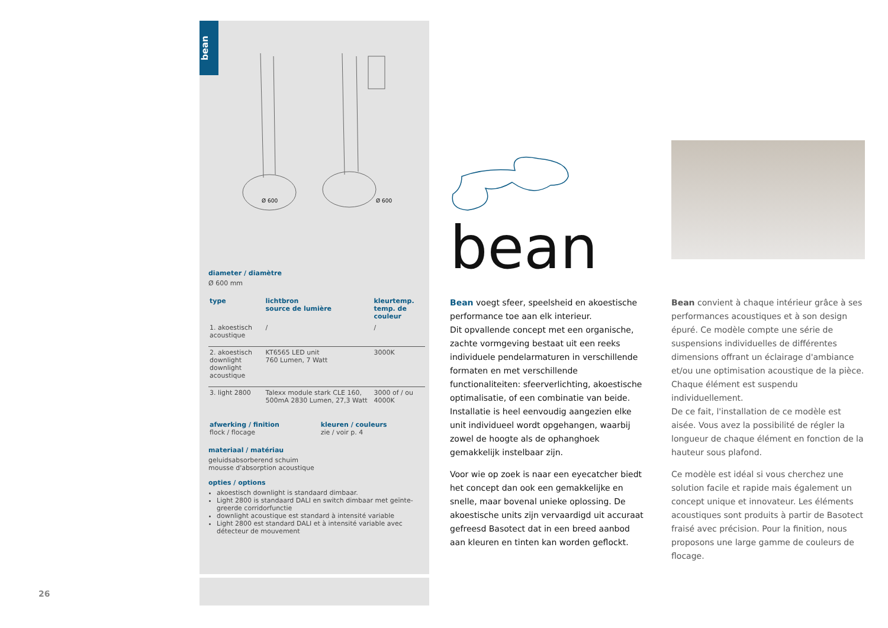bean
Ø 600
Ø 600
diameter / diamètre
Ø 600 mm
| type | lichtbron source de lumière | kleurtemp. temp. de couleur |
| --- | --- | --- |
| 1. akoestisch acoustique | / | / |
| 2. akoestisch downlight downlight acoustique | KT6565 LED unit 760 Lumen, 7 Watt | 3000K |
| 3. light 2800 | Talexx module stark CLE 160, 500mA 2830 Lumen, 27,3 Watt | 3000 of / ou 4000K |
| afwerking / finition flock / flocage | kleuren / couleurs zie / voir p. 4 |
materiaal / matériau
geluidsabsorberend schuim
mousse d'absorption acoustique
opties / options
akoestisch downlight is standaard dimbaar.
Light 2800 is standaard DALI en switch dimbaar met geïnte-greerde corridorfunctie
downlight acoustique est standard à intensité variable
Light 2800 est standard DALI et à intensité variable avec détecteur de mouvement
bean
Bean voegt sfeer, speelsheid en akoestische performance toe aan elk interieur.
Dit opvallende concept met een organische, zachte vormgeving bestaat uit een reeks individuele pendelarmaturen in verschillende formaten en met verschillende functionaliteiten: sfeerverlichting, akoestische optimalisatie, of een combinatie van beide. Installatie is heel eenvoudig aangezien elke unit individueel wordt opgehangen, waarbij zowel de hoogte als de ophanghoek gemakkelijk instelbaar zijn.
Voor wie op zoek is naar een eyecatcher biedt het concept dan ook een gemakkelijke en snelle, maar bovenal unieke oplossing. De akoestische units zijn vervaardigd uit accuraat gefreesd Basotect dat in een breed aanbod aan kleuren en tinten kan worden geflockt.
Bean convient à chaque intérieur grâce à ses performances acoustiques et à son design épuré. Ce modèle compte une série de suspensions individuelles de différentes dimensions offrant un éclairage d'ambiance et/ou une optimisation acoustique de la pièce. Chaque élément est suspendu individuellement.
De ce fait, l'installation de ce modèle est aisée. Vous avez la possibilité de régler la longueur de chaque élément en fonction de la hauteur sous plafond.
Ce modèle est idéal si vous cherchez une solution facile et rapide mais également un concept unique et innovateur. Les éléments acoustiques sont produits à partir de Basotect fraisé avec précision. Pour la finition, nous proposons une large gamme de couleurs de flocage.
26